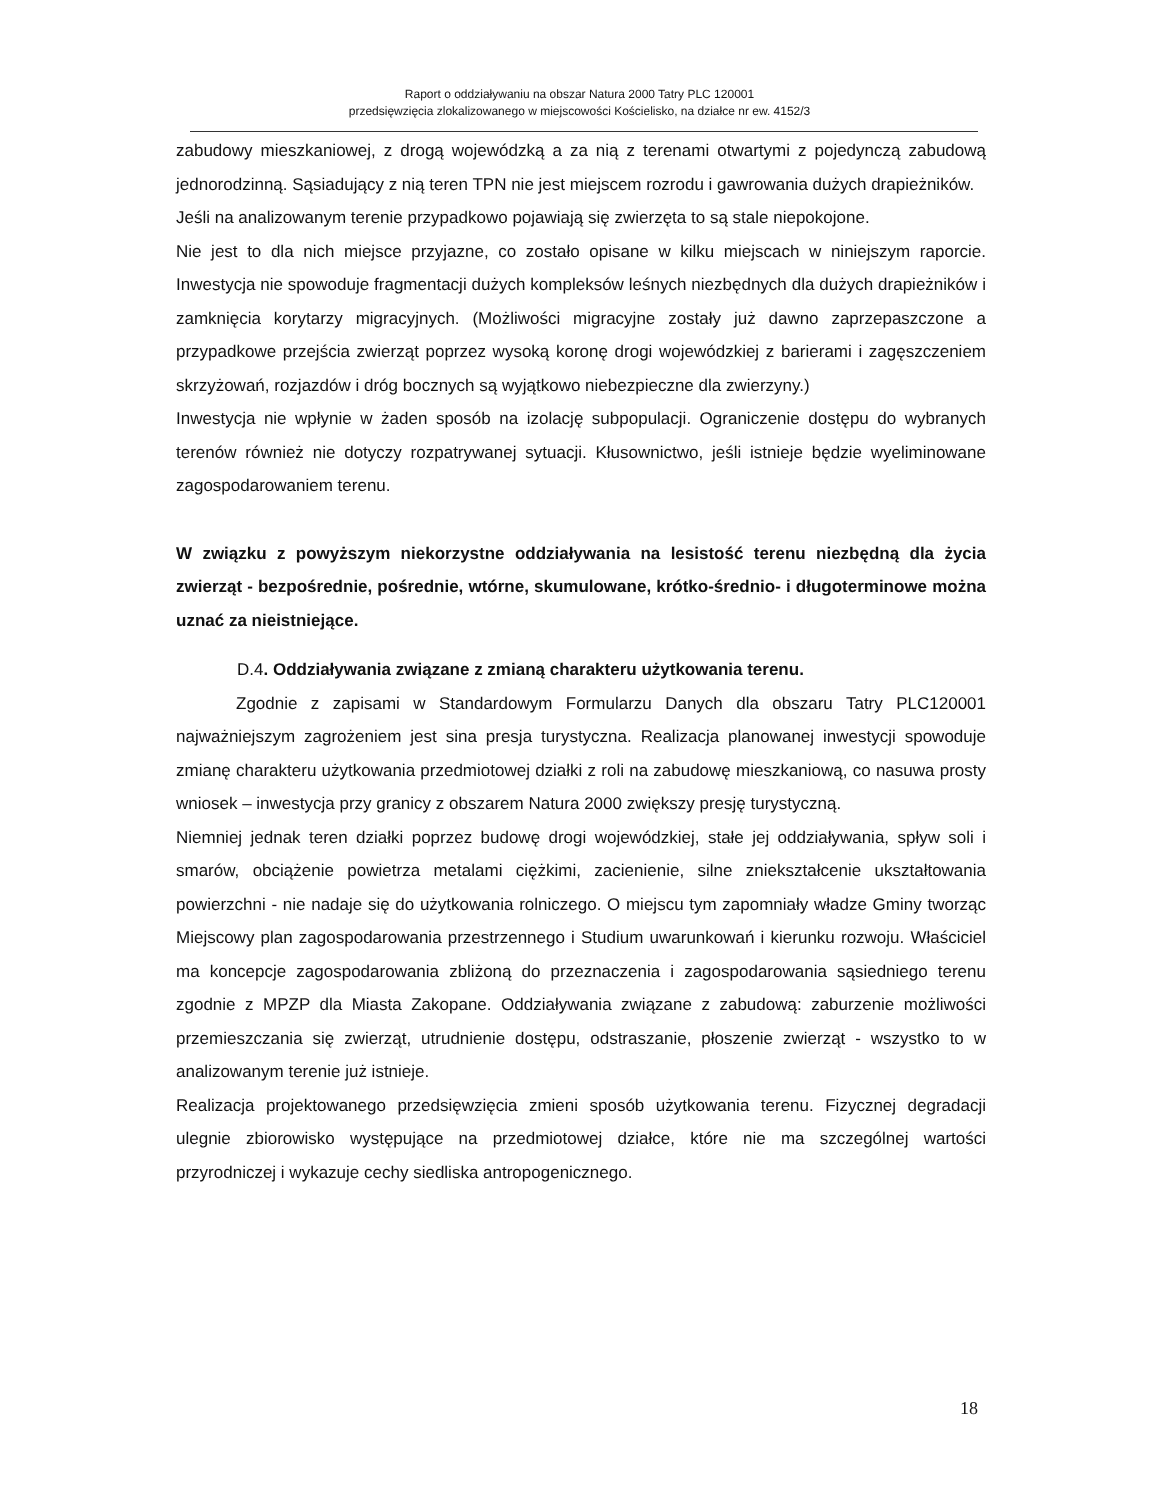Raport o oddziaływaniu na obszar Natura 2000 Tatry PLC 120001
przedsięwzięcia zlokalizowanego w miejscowości Kościelisko, na działce nr ew. 4152/3
zabudowy mieszkaniowej, z drogą wojewódzką a za nią z terenami otwartymi z pojedynczą zabudową jednorodzinną. Sąsiadujący z nią teren TPN nie jest miejscem rozrodu i gawrowania dużych drapieżników.
Jeśli na analizowanym terenie przypadkowo pojawiają się zwierzęta to są stale niepokojone.
Nie jest to dla nich miejsce przyjazne, co zostało opisane w kilku miejscach w niniejszym raporcie. Inwestycja nie spowoduje fragmentacji dużych kompleksów leśnych niezbędnych dla dużych drapieżników i zamknięcia korytarzy migracyjnych. (Możliwości migracyjne zostały już dawno zaprzepaszczone a przypadkowe przejścia zwierząt poprzez wysoką koronę drogi wojewódzkiej z barierami i zagęszczeniem skrzyżowań, rozjazdów i dróg bocznych są wyjątkowo niebezpieczne dla zwierzyny.)
Inwestycja nie wpłynie w żaden sposób na izolację subpopulacji. Ograniczenie dostępu do wybranych terenów również nie dotyczy rozpatrywanej sytuacji. Kłusownictwo, jeśli istnieje będzie wyeliminowane zagospodarowaniem terenu.
W związku z powyższym niekorzystne oddziaływania na lesistość terenu niezbędną dla życia zwierząt - bezpośrednie, pośrednie, wtórne, skumulowane, krótko-średnio- i długoterminowe można uznać za nieistniejące.
D.4. Oddziaływania związane z zmianą charakteru użytkowania terenu.
Zgodnie z zapisami w Standardowym Formularzu Danych dla obszaru Tatry PLC120001 najważniejszym zagrożeniem jest sina presja turystyczna. Realizacja planowanej inwestycji spowoduje zmianę charakteru użytkowania przedmiotowej działki z roli na zabudowę mieszkaniową, co nasuwa prosty wniosek – inwestycja przy granicy z obszarem Natura 2000 zwiększy presję turystyczną.
Niemniej jednak teren działki poprzez budowę drogi wojewódzkiej, stałe jej oddziaływania, spływ soli i smarów, obciążenie powietrza metalami ciężkimi, zacienienie, silne zniekształcenie ukształtowania powierzchni - nie nadaje się do użytkowania rolniczego. O miejscu tym zapomniały władze Gminy tworząc Miejscowy plan zagospodarowania przestrzennego i Studium uwarunkowań i kierunku rozwoju. Właściciel ma koncepcje zagospodarowania zbliżoną do przeznaczenia i zagospodarowania sąsiedniego terenu zgodnie z MPZP dla Miasta Zakopane. Oddziaływania związane z zabudową: zaburzenie możliwości przemieszczania się zwierząt, utrudnienie dostępu, odstraszanie, płoszenie zwierząt - wszystko to w analizowanym terenie już istnieje.
Realizacja projektowanego przedsięwzięcia zmieni sposób użytkowania terenu. Fizycznej degradacji ulegnie zbiorowisko występujące na przedmiotowej działce, które nie ma szczególnej wartości przyrodniczej i wykazuje cechy siedliska antropogenicznego.
18